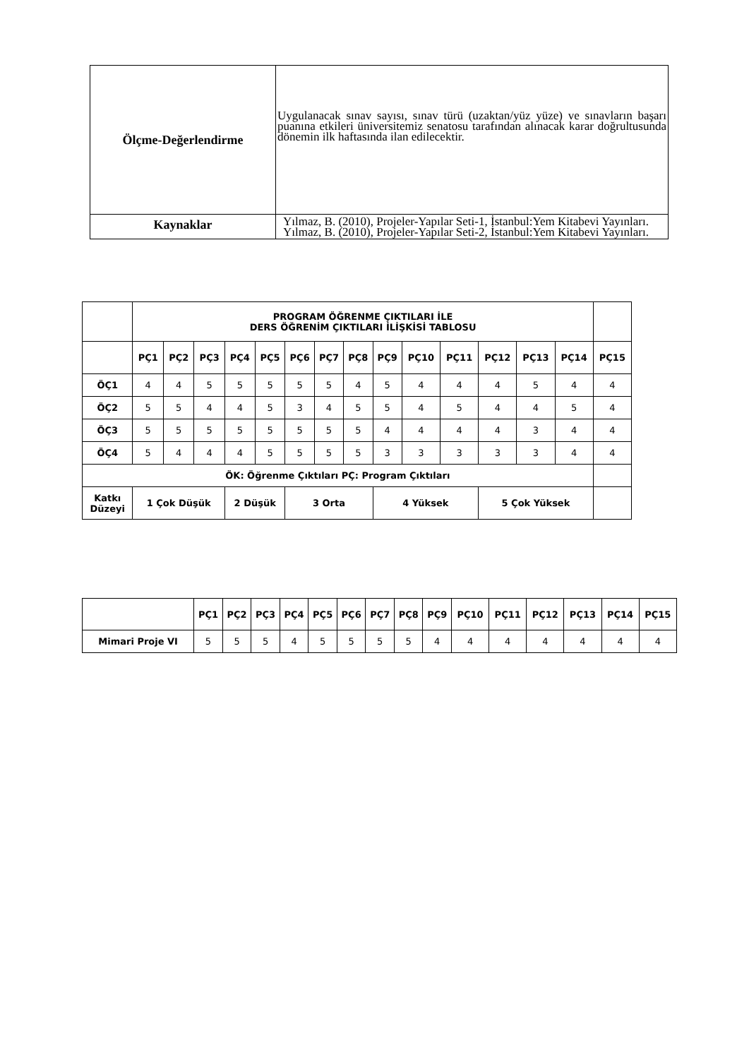| Ölçme-Değerlendirme | Uygulanacak sınav sayısı, sınav türü (uzaktan/yüz yüze) ve sınavların başarı puanına etkileri üniversitemiz senatosu tarafından alınacak karar doğrultusunda dönemin ilk haftasında ilan edilecektir. |
| Kaynaklar | Yılmaz, B. (2010), Projeler-Yapılar Seti-1, İstanbul:Yem Kitabevi Yayınları. Yılmaz, B. (2010), Projeler-Yapılar Seti-2, İstanbul:Yem Kitabevi Yayınları. |
| | PROGRAM ÖĞRENME ÇIKTILARI İLE DERS ÖĞRENİM ÇIKTILARI İLİŞKİSİ TABLOSU | | | | | | | | | | | | | | |
| | PÇ1 | PÇ2 | PÇ3 | PÇ4 | PÇ5 | PÇ6 | PÇ7 | PÇ8 | PÇ9 | PÇ10 | PÇ11 | PÇ12 | PÇ13 | PÇ14 | PÇ15 |
| ÖÇ1 | 4 | 4 | 5 | 5 | 5 | 5 | 5 | 4 | 5 | 4 | 4 | 4 | 5 | 4 | 4 |
| ÖÇ2 | 5 | 5 | 4 | 4 | 5 | 3 | 4 | 5 | 5 | 4 | 5 | 4 | 4 | 5 | 4 |
| ÖÇ3 | 5 | 5 | 5 | 5 | 5 | 5 | 5 | 5 | 4 | 4 | 4 | 4 | 3 | 4 | 4 |
| ÖÇ4 | 5 | 4 | 4 | 4 | 5 | 5 | 5 | 5 | 3 | 3 | 3 | 3 | 3 | 4 | 4 |
| ÖK: Öğrenme Çıktıları PÇ: Program Çıktıları | | | | | | | | | | | | | | | |
| Katkı Düzeyi | 1 Çok Düşük | | | 2 Düşük | | 3 Orta | | | 4 Yüksek | | | 5 Çok Yüksek | | | |
| | PÇ1 | PÇ2 | PÇ3 | PÇ4 | PÇ5 | PÇ6 | PÇ7 | PÇ8 | PÇ9 | PÇ10 | PÇ11 | PÇ12 | PÇ13 | PÇ14 | PÇ15 |
| Mimari Proje VI | 5 | 5 | 5 | 4 | 5 | 5 | 5 | 5 | 4 | 4 | 4 | 4 | 4 | 4 | 4 |